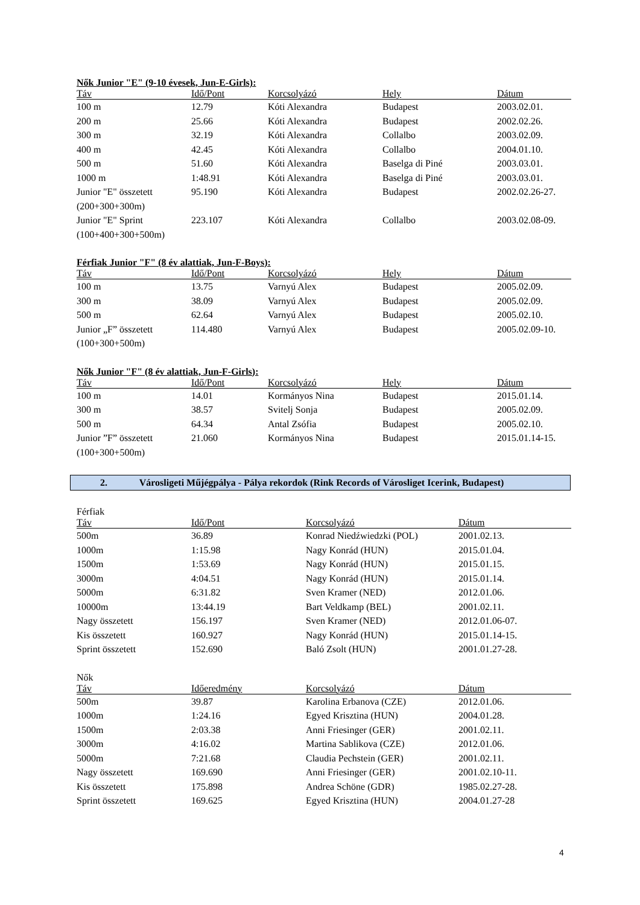Nők Junior "E" (9-10 évesek, Jun-E-Girls):
| Táv | Idő/Pont | Korcsolyázó | Hely | Dátum |
| --- | --- | --- | --- | --- |
| 100 m | 12.79 | Kóti Alexandra | Budapest | 2003.02.01. |
| 200 m | 25.66 | Kóti Alexandra | Budapest | 2002.02.26. |
| 300 m | 32.19 | Kóti Alexandra | Collalbo | 2003.02.09. |
| 400 m | 42.45 | Kóti Alexandra | Collalbo | 2004.01.10. |
| 500 m | 51.60 | Kóti Alexandra | Baselga di Piné | 2003.03.01. |
| 1000 m | 1:48.91 | Kóti Alexandra | Baselga di Piné | 2003.03.01. |
| Junior "E" összetett (200+300+300m) | 95.190 | Kóti Alexandra | Budapest | 2002.02.26-27. |
| Junior "E" Sprint (100+400+300+500m) | 223.107 | Kóti Alexandra | Collalbo | 2003.02.08-09. |
Férfiak Junior "F" (8 év alattiak, Jun-F-Boys):
| Táv | Idő/Pont | Korcsolyázó | Hely | Dátum |
| --- | --- | --- | --- | --- |
| 100 m | 13.75 | Varnyú Alex | Budapest | 2005.02.09. |
| 300 m | 38.09 | Varnyú Alex | Budapest | 2005.02.09. |
| 500 m | 62.64 | Varnyú Alex | Budapest | 2005.02.10. |
| Junior „F” összetett (100+300+500m) | 114.480 | Varnyú Alex | Budapest | 2005.02.09-10. |
Nők Junior "F" (8 év alattiak, Jun-F-Girls):
| Táv | Idő/Pont | Korcsolyázó | Hely | Dátum |
| --- | --- | --- | --- | --- |
| 100 m | 14.01 | Kormányos Nina | Budapest | 2015.01.14. |
| 300 m | 38.57 | Svitelj Sonja | Budapest | 2005.02.09. |
| 500 m | 64.34 | Antal Zsófia | Budapest | 2005.02.10. |
| Junior ”F” összetett (100+300+500m) | 21.060 | Kormányos Nina | Budapest | 2015.01.14-15. |
2. Városligeti Műjégpálya - Pálya rekordok (Rink Records of Városliget Icerink, Budapest)
Férfiak
| Táv | Idő/Pont | Korcsolyázó | Dátum |
| --- | --- | --- | --- |
| 500m | 36.89 | Konrad Niedźwiedzki (POL) | 2001.02.13. |
| 1000m | 1:15.98 | Nagy Konrád (HUN) | 2015.01.04. |
| 1500m | 1:53.69 | Nagy Konrád (HUN) | 2015.01.15. |
| 3000m | 4:04.51 | Nagy Konrád (HUN) | 2015.01.14. |
| 5000m | 6:31.82 | Sven Kramer (NED) | 2012.01.06. |
| 10000m | 13:44.19 | Bart Veldkamp (BEL) | 2001.02.11. |
| Nagy összetett | 156.197 | Sven Kramer (NED) | 2012.01.06-07. |
| Kis összetett | 160.927 | Nagy Konrád (HUN) | 2015.01.14-15. |
| Sprint összetett | 152.690 | Baló Zsolt (HUN) | 2001.01.27-28. |
Nők
| Táv | Időeredmény | Korcsolyázó | Dátum |
| --- | --- | --- | --- |
| 500m | 39.87 | Karolina Erbanova (CZE) | 2012.01.06. |
| 1000m | 1:24.16 | Egyed Krisztina (HUN) | 2004.01.28. |
| 1500m | 2:03.38 | Anni Friesinger (GER) | 2001.02.11. |
| 3000m | 4:16.02 | Martina Sablikova (CZE) | 2012.01.06. |
| 5000m | 7:21.68 | Claudia Pechstein (GER) | 2001.02.11. |
| Nagy összetett | 169.690 | Anni Friesinger (GER) | 2001.02.10-11. |
| Kis összetett | 175.898 | Andrea Schöne (GDR) | 1985.02.27-28. |
| Sprint összetett | 169.625 | Egyed Krisztina (HUN) | 2004.01.27-28 |
4